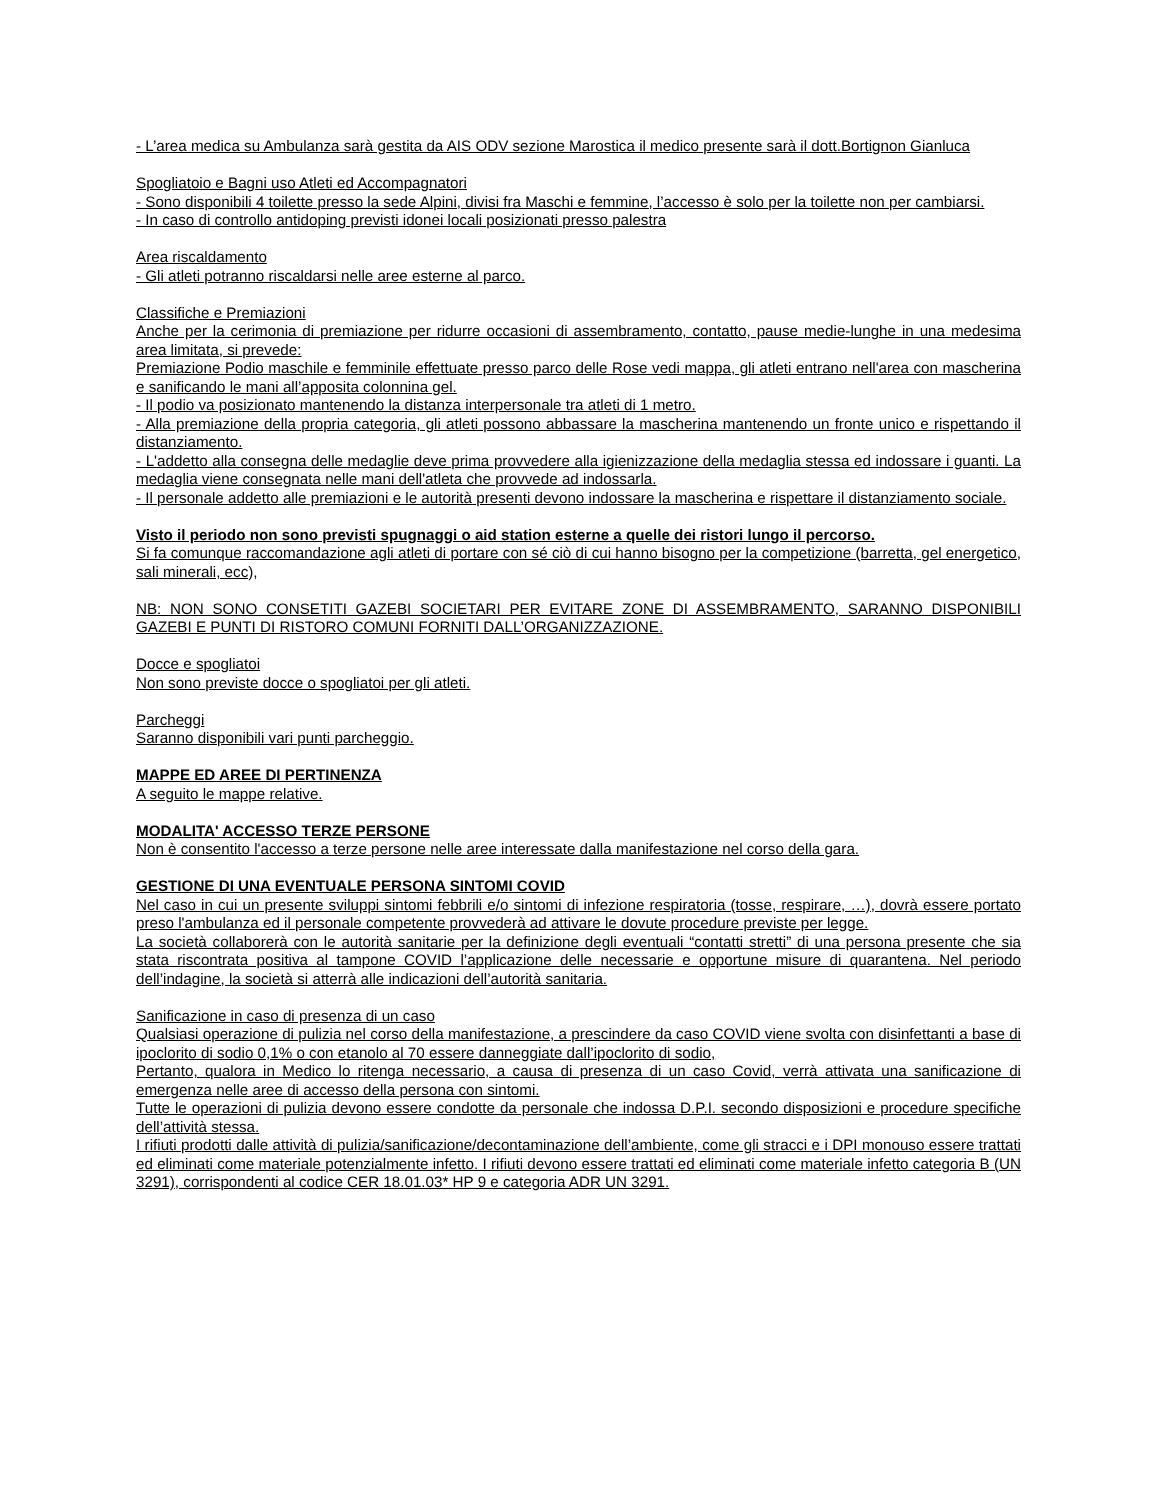- L’area medica su Ambulanza sarà gestita da AIS ODV sezione Marostica il medico presente sarà il dott.Bortignon Gianluca
Spogliatoio e Bagni uso Atleti ed Accompagnatori
- Sono disponibili 4 toilette presso la sede Alpini, divisi fra Maschi e femmine, l’accesso è solo per la toilette non per cambiarsi.
- In caso di controllo antidoping previsti idonei locali posizionati presso palestra
Area riscaldamento
- Gli atleti potranno riscaldarsi nelle aree esterne al parco.
Classifiche e Premiazioni
Anche per la cerimonia di premiazione per ridurre occasioni di assembramento, contatto, pause medie-lunghe in una medesima area limitata, si prevede:
Premiazione Podio maschile e femminile effettuate presso parco delle Rose vedi mappa, gli atleti entrano nell'area con mascherina e sanificando le mani all’apposita colonnina gel.
- Il podio va posizionato mantenendo la distanza interpersonale tra atleti di 1 metro.
- Alla premiazione della propria categoria, gli atleti possono abbassare la mascherina mantenendo un fronte unico e rispettando il distanziamento.
- L'addetto alla consegna delle medaglie deve prima provvedere alla igienizzazione della medaglia stessa ed indossare i guanti. La medaglia viene consegnata nelle mani dell'atleta che provvede ad indossarla.
- Il personale addetto alle premiazioni e le autorità presenti devono indossare la mascherina e rispettare il distanziamento sociale.
Visto il periodo non sono previsti spugnaggi o aid station esterne a quelle dei ristori lungo il percorso.
Si fa comunque raccomandazione agli atleti di portare con sé ciò di cui hanno bisogno per la competizione (barretta, gel energetico, sali minerali, ecc),
NB: NON SONO CONSETITI GAZEBI SOCIETARI PER EVITARE ZONE DI ASSEMBRAMENTO, SARANNO DISPONIBILI GAZEBI E PUNTI DI RISTORO COMUNI FORNITI DALL’ORGANIZZAZIONE.
Docce e spogliatoi
Non sono previste docce o spogliatoi per gli atleti.
Parcheggi
Saranno disponibili vari punti parcheggio.
MAPPE ED AREE DI PERTINENZA
A seguito le mappe relative.
MODALITA' ACCESSO TERZE PERSONE
Non è consentito l'accesso a terze persone nelle aree interessate dalla manifestazione nel corso della gara.
GESTIONE DI UNA EVENTUALE PERSONA SINTOMI COVID
Nel caso in cui un presente sviluppi sintomi febbrili e/o sintomi di infezione respiratoria (tosse, respirare, …), dovrà essere portato preso l'ambulanza ed il personale competente provvederà ad attivare le dovute procedure previste per legge.
La società collaborerà con le autorità sanitarie per la definizione degli eventuali “contatti stretti” di una persona presente che sia stata riscontrata positiva al tampone COVID l’applicazione delle necessarie e opportune misure di quarantena. Nel periodo dell’indagine, la società si atterrà alle indicazioni dell’autorità sanitaria.
Sanificazione in caso di presenza di un caso
Qualsiasi operazione di pulizia nel corso della manifestazione, a prescindere da caso COVID viene svolta con disinfettanti a base di ipoclorito di sodio 0,1% o con etanolo al 70 essere danneggiate dall’ipoclorito di sodio,
Pertanto, qualora in Medico lo ritenga necessario, a causa di presenza di un caso Covid, verrà attivata una sanificazione di emergenza nelle aree di accesso della persona con sintomi.
Tutte le operazioni di pulizia devono essere condotte da personale che indossa D.P.I. secondo disposizioni e procedure specifiche dell’attività stessa.
I rifiuti prodotti dalle attività di pulizia/sanificazione/decontaminazione dell’ambiente, come gli stracci e i DPI monouso essere trattati ed eliminati come materiale potenzialmente infetto. I rifiuti devono essere trattati ed eliminati come materiale infetto categoria B (UN 3291), corrispondenti al codice CER 18.01.03* HP 9 e categoria ADR UN 3291.